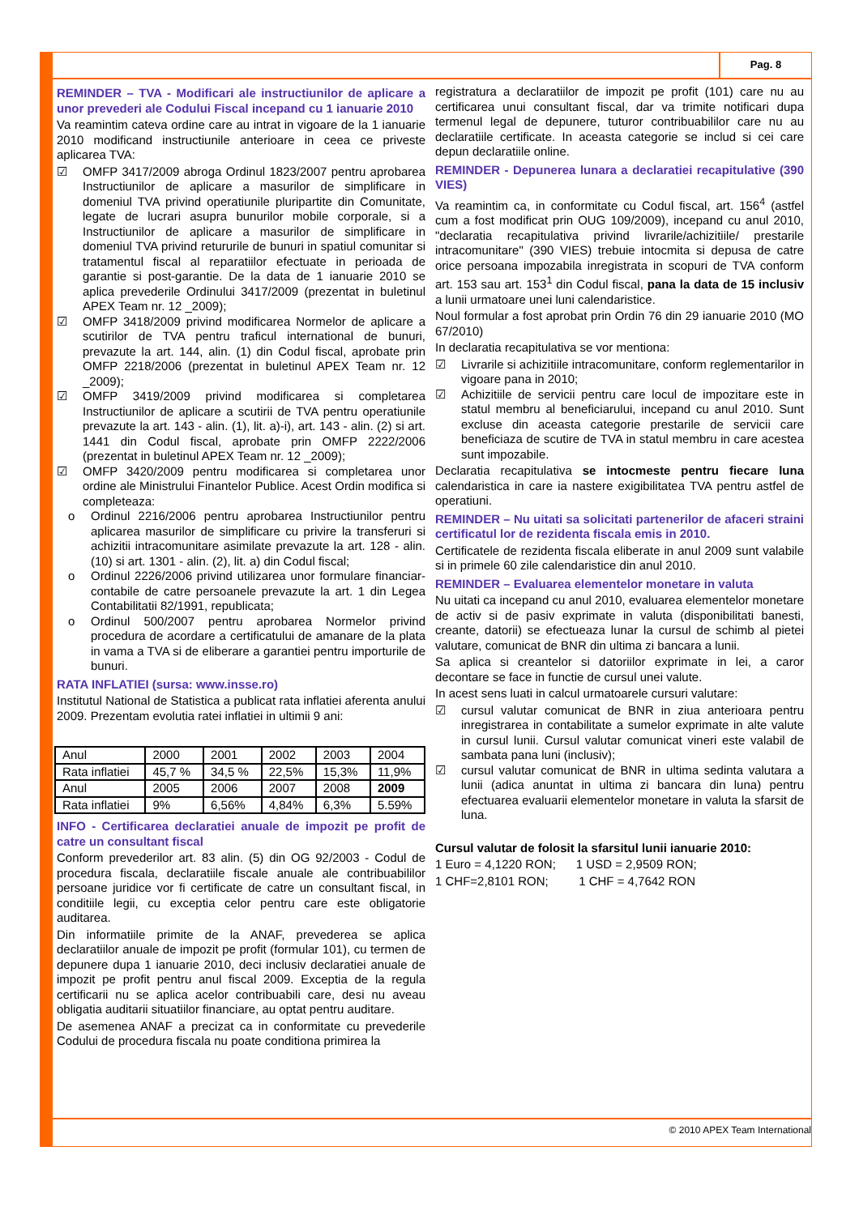Pag. 8
REMINDER – TVA - Modificari ale instructiunilor de aplicare a unor prevederi ale Codului Fiscal incepand cu 1 ianuarie 2010
Va reamintim cateva ordine care au intrat in vigoare de la 1 ianuarie 2010 modificand instructiunile anterioare in ceea ce priveste aplicarea TVA:
☑ OMFP 3417/2009 abroga Ordinul 1823/2007 pentru aprobarea Instructiunilor de aplicare a masurilor de simplificare in domeniul TVA privind operatiunile pluripartite din Comunitate, legate de lucrari asupra bunurilor mobile corporale, si a Instructiunilor de aplicare a masurilor de simplificare in domeniul TVA privind retururile de bunuri in spatiul comunitar si tratamentul fiscal al reparatiilor efectuate in perioada de garantie si post-garantie. De la data de 1 ianuarie 2010 se aplica prevederile Ordinului 3417/2009 (prezentat in buletinul APEX Team nr. 12 _2009);
☑ OMFP 3418/2009 privind modificarea Normelor de aplicare a scutirilor de TVA pentru traficul international de bunuri, prevazute la art. 144, alin. (1) din Codul fiscal, aprobate prin OMFP 2218/2006 (prezentat in buletinul APEX Team nr. 12 _2009);
☑ OMFP 3419/2009 privind modificarea si completarea Instructiunilor de aplicare a scutirii de TVA pentru operatiunile prevazute la art. 143 - alin. (1), lit. a)-i), art. 143 - alin. (2) si art. 1441 din Codul fiscal, aprobate prin OMFP 2222/2006 (prezentat in buletinul APEX Team nr. 12 _2009);
☑ OMFP 3420/2009 pentru modificarea si completarea unor ordine ale Ministrului Finantelor Publice. Acest Ordin modifica si completeaza:
o Ordinul 2216/2006 pentru aprobarea Instructiunilor pentru aplicarea masurilor de simplificare cu privire la transferuri si achizitii intracomunitare asimilate prevazute la art. 128 - alin. (10) si art. 1301 - alin. (2), lit. a) din Codul fiscal;
o Ordinul 2226/2006 privind utilizarea unor formulare financiar-contabile de catre persoanele prevazute la art. 1 din Legea Contabilitatii 82/1991, republicata;
o Ordinul 500/2007 pentru aprobarea Normelor privind procedura de acordare a certificatului de amanare de la plata in vama a TVA si de eliberare a garantiei pentru importurile de bunuri.
RATA INFLATIEI (sursa: www.insse.ro)
Institutul National de Statistica a publicat rata inflatiei aferenta anului 2009. Prezentam evolutia ratei inflatiei in ultimii 9 ani:
| Anul | 2000 | 2001 | 2002 | 2003 | 2004 |
| Rata inflatiei | 45,7 % | 34,5 % | 22,5% | 15,3% | 11,9% |
| Anul | 2005 | 2006 | 2007 | 2008 | 2009 |
| Rata inflatiei | 9% | 6,56% | 4,84% | 6,3% | 5.59% |
INFO - Certificarea declaratiei anuale de impozit pe profit de catre un consultant fiscal
Conform prevederilor art. 83 alin. (5) din OG 92/2003 - Codul de procedura fiscala, declaratiile fiscale anuale ale contribuabililor persoane juridice vor fi certificate de catre un consultant fiscal, in conditiile legii, cu exceptia celor pentru care este obligatorie auditarea.
Din informatiile primite de la ANAF, prevederea se aplica declaratiilor anuale de impozit pe profit (formular 101), cu termen de depunere dupa 1 ianuarie 2010, deci inclusiv declaratiei anuale de impozit pe profit pentru anul fiscal 2009. Exceptia de la regula certificarii nu se aplica acelor contribuabili care, desi nu aveau obligatia auditarii situatiilor financiare, au optat pentru auditare.
De asemenea ANAF a precizat ca in conformitate cu prevederile Codului de procedura fiscala nu poate conditiona primirea la
registratura a declaratiilor de impozit pe profit (101) care nu au certificarea unui consultant fiscal, dar va trimite notificari dupa termenul legal de depunere, tuturor contribuabililor care nu au declaratiile certificate. In aceasta categorie se includ si cei care depun declaratiile online.
REMINDER - Depunerea lunara a declaratiei recapitulative (390 VIES)
Va reamintim ca, in conformitate cu Codul fiscal, art. 156<sup>4</sup> (astfel cum a fost modificat prin OUG 109/2009), incepand cu anul 2010, "declaratia recapitulativa privind livrarile/achizitiile/ prestarile intracomunitare" (390 VIES) trebuie intocmita si depusa de catre orice persoana impozabila inregistrata in scopuri de TVA conform art. 153 sau art. 153<sup>1</sup> din Codul fiscal, pana la data de 15 inclusiv a lunii urmatoare unei luni calendaristice.
Noul formular a fost aprobat prin Ordin 76 din 29 ianuarie 2010 (MO 67/2010)
In declaratia recapitulativa se vor mentiona:
☑ Livrarile si achizitiile intracomunitare, conform reglementarilor in vigoare pana in 2010;
☑ Achizitiile de servicii pentru care locul de impozitare este in statul membru al beneficiarului, incepand cu anul 2010. Sunt excluse din aceasta categorie prestarile de servicii care beneficiaza de scutire de TVA in statul membru in care acestea sunt impozabile.
Declaratia recapitulativa se intocmeste pentru fiecare luna calendaristica in care ia nastere exigibilitatea TVA pentru astfel de operatiuni.
REMINDER – Nu uitati sa solicitati partenerilor de afaceri straini certificatul lor de rezidenta fiscala emis in 2010.
Certificatele de rezidenta fiscala eliberate in anul 2009 sunt valabile si in primele 60 zile calendaristice din anul 2010.
REMINDER – Evaluarea elementelor monetare in valuta
Nu uitati ca incepand cu anul 2010, evaluarea elementelor monetare de activ si de pasiv exprimate in valuta (disponibilitati banesti, creante, datorii) se efectueaza lunar la cursul de schimb al pietei valutare, comunicat de BNR din ultima zi bancara a lunii.
Sa aplica si creantelor si datoriilor exprimate in lei, a caror decontare se face in functie de cursul unei valute.
In acest sens luati in calcul urmatoarele cursuri valutare:
☑ cursul valutar comunicat de BNR in ziua anterioara pentru inregistrarea in contabilitate a sumelor exprimate in alte valute in cursul lunii. Cursul valutar comunicat vineri este valabil de sambata pana luni (inclusiv);
☑ cursul valutar comunicat de BNR in ultima sedinta valutara a lunii (adica anuntat in ultima zi bancara din luna) pentru efectuarea evaluarii elementelor monetare in valuta la sfarsit de luna.
Cursul valutar de folosit la sfarsitul lunii ianuarie 2010:
1 Euro = 4,1220 RON; 1 USD = 2,9509 RON;
1 CHF=2,8101 RON; 1 CHF = 4,7642 RON
© 2010 APEX Team International